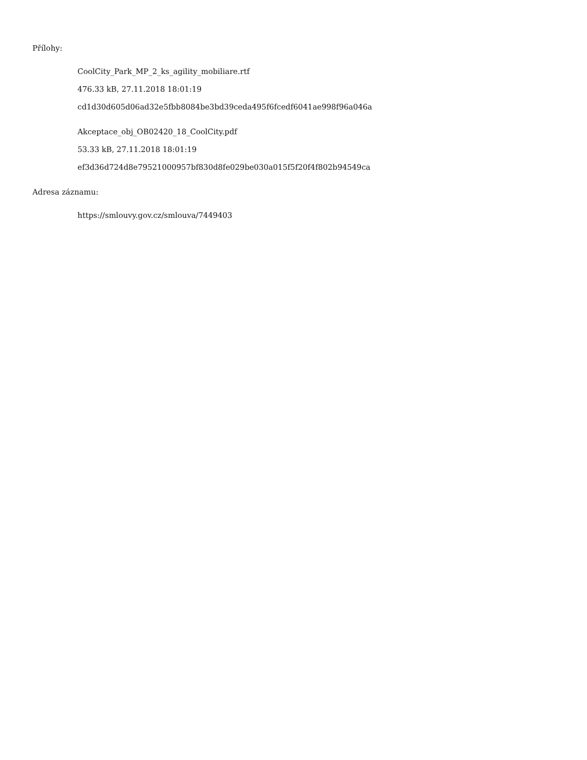Přílohy:
CoolCity_Park_MP_2_ks_agility_mobiliare.rtf
476.33 kB, 27.11.2018 18:01:19
cd1d30d605d06ad32e5fbb8084be3bd39ceda495f6fcedf6041ae998f96a046a
Akceptace_obj_OB02420_18_CoolCity.pdf
53.33 kB, 27.11.2018 18:01:19
ef3d36d724d8e79521000957bf830d8fe029be030a015f5f20f4f802b94549ca
Adresa záznamu:
https://smlouvy.gov.cz/smlouva/7449403